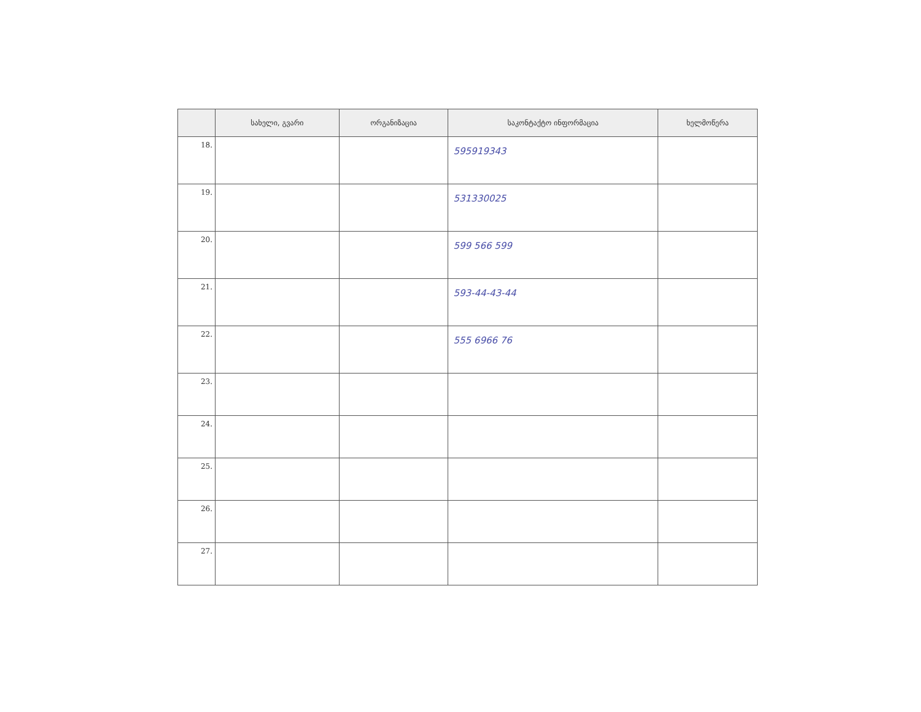| | სახელი, გვარი | ორგანიზაცია | საკონტაქტო ინფორმაცია | ხელმოწერა |
| --- | --- | --- | --- | --- |
| 18. | | | 595919343 | |
| 19. | | | 531330025 | |
| 20. | | | 599 566 599 | |
| 21. | | | 593-44-43-44 | |
| 22. | | | 555 6966 76 | |
| 23. | | | | |
| 24. | | | | |
| 25. | | | | |
| 26. | | | | |
| 27. | | | | |